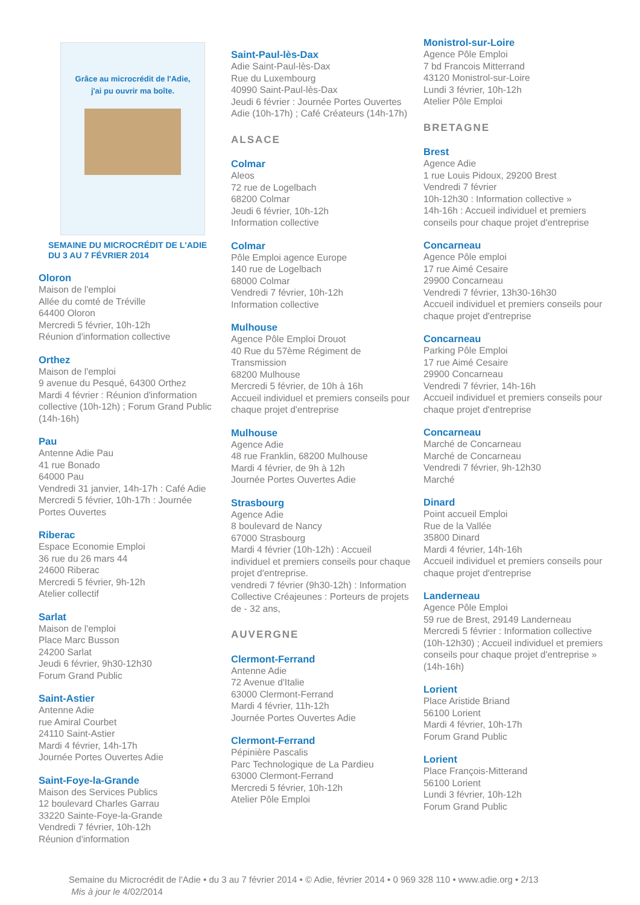Grâce au microcrédit de l'Adie,
j'ai pu ouvrir ma boîte.
SEMAINE DU MICROCRÉDIT DE L'ADIE
DU 3 AU 7 FÉVRIER 2014
Oloron
Maison de l'emploi
Allée du comté de Tréville
64400 Oloron
Mercredi 5 février, 10h-12h
Réunion d'information collective
Orthez
Maison de l'emploi
9 avenue du Pesqué, 64300 Orthez
Mardi 4 février : Réunion d'information collective (10h-12h) ; Forum Grand Public (14h-16h)
Pau
Antenne Adie Pau
41 rue Bonado
64000 Pau
Vendredi 31 janvier, 14h-17h : Café Adie
Mercredi 5 février, 10h-17h : Journée Portes Ouvertes
Riberac
Espace Economie Emploi
36 rue du 26 mars 44
24600 Riberac
Mercredi 5 février, 9h-12h
Atelier collectif
Sarlat
Maison de l'emploi
Place Marc Busson
24200 Sarlat
Jeudi 6 février, 9h30-12h30
Forum Grand Public
Saint-Astier
Antenne Adie
rue Amiral Courbet
24110 Saint-Astier
Mardi 4 février, 14h-17h
Journée Portes Ouvertes Adie
Saint-Foye-la-Grande
Maison des Services Publics
12 boulevard Charles Garrau
33220 Sainte-Foye-la-Grande
Vendredi 7 février, 10h-12h
Réunion d'information
Saint-Paul-lès-Dax
Adie Saint-Paul-lès-Dax
Rue du Luxembourg
40990 Saint-Paul-lès-Dax
Jeudi 6 février : Journée Portes Ouvertes Adie (10h-17h) ; Café Créateurs (14h-17h)
ALSACE
Colmar
Aleos
72 rue de Logelbach
68200 Colmar
Jeudi 6 février, 10h-12h
Information collective
Colmar
Pôle Emploi agence Europe
140 rue de Logelbach
68000 Colmar
Vendredi 7 février, 10h-12h
Information collective
Mulhouse
Agence Pôle Emploi Drouot
40 Rue du 57ème Régiment de Transmission
68200 Mulhouse
Mercredi 5 février, de 10h à 16h
Accueil individuel et premiers conseils pour chaque projet d'entreprise
Mulhouse
Agence Adie
48 rue Franklin, 68200 Mulhouse
Mardi 4 février, de 9h à 12h
Journée Portes Ouvertes Adie
Strasbourg
Agence Adie
8 boulevard de Nancy
67000 Strasbourg
Mardi 4 février (10h-12h) : Accueil individuel et premiers conseils pour chaque projet d'entreprise.
vendredi 7 février (9h30-12h) : Information Collective Créajeunes : Porteurs de projets de - 32 ans,
AUVERGNE
Clermont-Ferrand
Antenne Adie
72 Avenue d'Italie
63000 Clermont-Ferrand
Mardi 4 février, 11h-12h
Journée Portes Ouvertes Adie
Clermont-Ferrand
Pépinière Pascalis
Parc Technologique de La Pardieu
63000 Clermont-Ferrand
Mercredi 5 février, 10h-12h
Atelier Pôle Emploi
Monistrol-sur-Loire
Agence Pôle Emploi
7 bd Francois Mitterrand
43120 Monistrol-sur-Loire
Lundi 3 février, 10h-12h
Atelier Pôle Emploi
BRETAGNE
Brest
Agence Adie
1 rue Louis Pidoux, 29200 Brest
Vendredi 7 février
10h-12h30 : Information collective »
14h-16h : Accueil individuel et premiers conseils pour chaque projet d'entreprise
Concarneau
Agence Pôle emploi
17 rue Aimé Cesaire
29900 Concarneau
Vendredi 7 février, 13h30-16h30
Accueil individuel et premiers conseils pour chaque projet d'entreprise
Concarneau
Parking Pôle Emploi
17 rue Aimé Cesaire
29900 Concarneau
Vendredi 7 février, 14h-16h
Accueil individuel et premiers conseils pour chaque projet d'entreprise
Concarneau
Marché de Concarneau
Marché de Concarneau
Vendredi 7 février, 9h-12h30
Marché
Dinard
Point accueil Emploi
Rue de la Vallée
35800 Dinard
Mardi 4 février, 14h-16h
Accueil individuel et premiers conseils pour chaque projet d'entreprise
Landerneau
Agence Pôle Emploi
59 rue de Brest, 29149 Landerneau
Mercredi 5 février : Information collective (10h-12h30) ; Accueil individuel et premiers conseils pour chaque projet d'entreprise » (14h-16h)
Lorient
Place Aristide Briand
56100 Lorient
Mardi 4 février, 10h-17h
Forum Grand Public
Lorient
Place François-Mitterand
56100 Lorient
Lundi 3 février, 10h-12h
Forum Grand Public
Semaine du Microcrédit de l'Adie • du 3 au 7 février 2014 • © Adie, février 2014 • 0 969 328 110 • www.adie.org • 2/13
Mis à jour le 4/02/2014